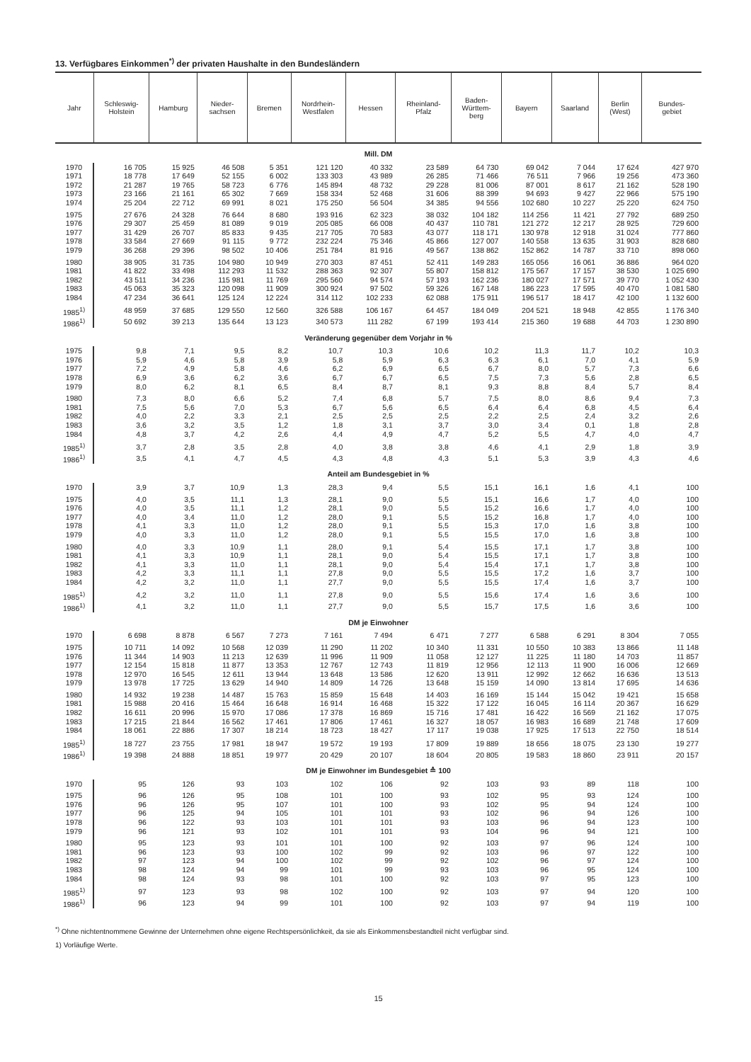13. Verfügbares Einkommen<sup>*)</sup> der privaten Haushalte in den Bundesländern
| Jahr | Schleswig- Holstein | Hamburg | Nieder- sachsen | Bremen | Nordrhein- Westfalen | Hessen | Rheinland- Pfalz | Baden- Württem- berg | Bayern | Saarland | Berlin (West) | Bundes- gebiet |
| --- | --- | --- | --- | --- | --- | --- | --- | --- | --- | --- | --- | --- |
| Mill. DM | | | | | | | | | | | | |
| 1970 | 16 705 | 15 925 | 46 508 | 5 351 | 121 120 | 40 332 | 23 589 | 64 730 | 69 042 | 7 044 | 17 624 | 427 970 |
| 1971 | 18 778 | 17 649 | 52 155 | 6 002 | 133 303 | 43 989 | 26 285 | 71 466 | 76 511 | 7 966 | 19 256 | 473 360 |
| 1972 | 21 287 | 19 765 | 58 723 | 6 776 | 145 894 | 48 732 | 29 228 | 81 006 | 87 001 | 8 617 | 21 162 | 528 190 |
| 1973 | 23 166 | 21 161 | 65 302 | 7 669 | 158 334 | 52 468 | 31 606 | 88 399 | 94 693 | 9 427 | 22 966 | 575 190 |
| 1974 | 25 204 | 22 712 | 69 991 | 8 021 | 175 250 | 56 504 | 34 385 | 94 556 | 102 680 | 10 227 | 25 220 | 624 750 |
| 1975 | 27 676 | 24 328 | 76 644 | 8 680 | 193 916 | 62 323 | 38 032 | 104 182 | 114 256 | 11 421 | 27 792 | 689 250 |
| 1976 | 29 307 | 25 459 | 81 089 | 9 019 | 205 085 | 66 008 | 40 437 | 110 781 | 121 272 | 12 217 | 28 925 | 729 600 |
| 1977 | 31 429 | 26 707 | 85 833 | 9 435 | 217 705 | 70 583 | 43 077 | 118 171 | 130 978 | 12 918 | 31 024 | 777 860 |
| 1978 | 33 584 | 27 669 | 91 115 | 9 772 | 232 224 | 75 346 | 45 866 | 127 007 | 140 558 | 13 635 | 31 903 | 828 680 |
| 1979 | 36 268 | 29 396 | 98 502 | 10 406 | 251 784 | 81 916 | 49 567 | 138 862 | 152 862 | 14 787 | 33 710 | 898 060 |
| 1980 | 38 905 | 31 735 | 104 980 | 10 949 | 270 303 | 87 451 | 52 411 | 149 283 | 165 056 | 16 061 | 36 886 | 964 020 |
| 1981 | 41 822 | 33 498 | 112 293 | 11 532 | 288 363 | 92 307 | 55 807 | 158 812 | 175 567 | 17 157 | 38 530 | 1 025 690 |
| 1982 | 43 511 | 34 236 | 115 981 | 11 769 | 295 560 | 94 574 | 57 193 | 162 236 | 180 027 | 17 571 | 39 770 | 1 052 430 |
| 1983 | 45 063 | 35 323 | 120 098 | 11 909 | 300 924 | 97 502 | 59 326 | 167 148 | 186 223 | 17 595 | 40 470 | 1 081 580 |
| 1984 | 47 234 | 36 641 | 125 124 | 12 224 | 314 112 | 102 233 | 62 088 | 175 911 | 196 517 | 18 417 | 42 100 | 1 132 600 |
| 1985<sup>1)</sup> | 48 959 | 37 685 | 129 550 | 12 560 | 326 588 | 106 167 | 64 457 | 184 049 | 204 521 | 18 948 | 42 855 | 1 176 340 |
| 1986<sup>1)</sup> | 50 692 | 39 213 | 135 644 | 13 123 | 340 573 | 111 282 | 67 199 | 193 414 | 215 360 | 19 688 | 44 703 | 1 230 890 |
| Veränderung gegenüber dem Vorjahr in % | | | | | | | | | | | | |
| 1975 | 9,8 | 7,1 | 9,5 | 8,2 | 10,7 | 10,3 | 10,6 | 10,2 | 11,3 | 11,7 | 10,2 | 10,3 |
| 1976 | 5,9 | 4,6 | 5,8 | 3,9 | 5,8 | 5,9 | 6,3 | 6,3 | 6,1 | 7,0 | 4,1 | 5,9 |
| 1977 | 7,2 | 4,9 | 5,8 | 4,6 | 6,2 | 6,9 | 6,5 | 6,7 | 8,0 | 5,7 | 7,3 | 6,6 |
| 1978 | 6,9 | 3,6 | 6,2 | 3,6 | 6,7 | 6,7 | 6,5 | 7,5 | 7,3 | 5,6 | 2,8 | 6,5 |
| 1979 | 8,0 | 6,2 | 8,1 | 6,5 | 8,4 | 8,7 | 8,1 | 9,3 | 8,8 | 8,4 | 5,7 | 8,4 |
| 1980 | 7,3 | 8,0 | 6,6 | 5,2 | 7,4 | 6,8 | 5,7 | 7,5 | 8,0 | 8,6 | 9,4 | 7,3 |
| 1981 | 7,5 | 5,6 | 7,0 | 5,3 | 6,7 | 5,6 | 6,5 | 6,4 | 6,4 | 6,8 | 4,5 | 6,4 |
| 1982 | 4,0 | 2,2 | 3,3 | 2,1 | 2,5 | 2,5 | 2,5 | 2,2 | 2,5 | 2,4 | 3,2 | 2,6 |
| 1983 | 3,6 | 3,2 | 3,5 | 1,2 | 1,8 | 3,1 | 3,7 | 3,0 | 3,4 | 0,1 | 1,8 | 2,8 |
| 1984 | 4,8 | 3,7 | 4,2 | 2,6 | 4,4 | 4,9 | 4,7 | 5,2 | 5,5 | 4,7 | 4,0 | 4,7 |
| 1985<sup>1)</sup> | 3,7 | 2,8 | 3,5 | 2,8 | 4,0 | 3,8 | 3,8 | 4,6 | 4,1 | 2,9 | 1,8 | 3,9 |
| 1986<sup>1)</sup> | 3,5 | 4,1 | 4,7 | 4,5 | 4,3 | 4,8 | 4,3 | 5,1 | 5,3 | 3,9 | 4,3 | 4,6 |
| Anteil am Bundesgebiet in % | | | | | | | | | | | | |
| 1970 | 3,9 | 3,7 | 10,9 | 1,3 | 28,3 | 9,4 | 5,5 | 15,1 | 16,1 | 1,6 | 4,1 | 100 |
| 1975 | 4,0 | 3,5 | 11,1 | 1,3 | 28,1 | 9,0 | 5,5 | 15,1 | 16,6 | 1,7 | 4,0 | 100 |
| 1976 | 4,0 | 3,5 | 11,1 | 1,2 | 28,1 | 9,0 | 5,5 | 15,2 | 16,6 | 1,7 | 4,0 | 100 |
| 1977 | 4,0 | 3,4 | 11,0 | 1,2 | 28,0 | 9,1 | 5,5 | 15,2 | 16,8 | 1,7 | 4,0 | 100 |
| 1978 | 4,1 | 3,3 | 11,0 | 1,2 | 28,0 | 9,1 | 5,5 | 15,3 | 17,0 | 1,6 | 3,8 | 100 |
| 1979 | 4,0 | 3,3 | 11,0 | 1,2 | 28,0 | 9,1 | 5,5 | 15,5 | 17,0 | 1,6 | 3,8 | 100 |
| 1980 | 4,0 | 3,3 | 10,9 | 1,1 | 28,0 | 9,1 | 5,4 | 15,5 | 17,1 | 1,7 | 3,8 | 100 |
| 1981 | 4,1 | 3,3 | 10,9 | 1,1 | 28,1 | 9,0 | 5,4 | 15,5 | 17,1 | 1,7 | 3,8 | 100 |
| 1982 | 4,1 | 3,3 | 11,0 | 1,1 | 28,1 | 9,0 | 5,4 | 15,4 | 17,1 | 1,7 | 3,8 | 100 |
| 1983 | 4,2 | 3,3 | 11,1 | 1,1 | 27,8 | 9,0 | 5,5 | 15,5 | 17,2 | 1,6 | 3,7 | 100 |
| 1984 | 4,2 | 3,2 | 11,0 | 1,1 | 27,7 | 9,0 | 5,5 | 15,5 | 17,4 | 1,6 | 3,7 | 100 |
| 1985<sup>1)</sup> | 4,2 | 3,2 | 11,0 | 1,1 | 27,8 | 9,0 | 5,5 | 15,6 | 17,4 | 1,6 | 3,6 | 100 |
| 1986<sup>1)</sup> | 4,1 | 3,2 | 11,0 | 1,1 | 27,7 | 9,0 | 5,5 | 15,7 | 17,5 | 1,6 | 3,6 | 100 |
| DM je Einwohner | | | | | | | | | | | | |
| 1970 | 6 698 | 8 878 | 6 567 | 7 273 | 7 161 | 7 494 | 6 471 | 7 277 | 6 588 | 6 291 | 8 304 | 7 055 |
| 1975 | 10 711 | 14 092 | 10 568 | 12 039 | 11 290 | 11 202 | 10 340 | 11 331 | 10 550 | 10 383 | 13 866 | 11 148 |
| 1976 | 11 344 | 14 903 | 11 213 | 12 639 | 11 996 | 11 909 | 11 058 | 12 127 | 11 225 | 11 180 | 14 703 | 11 857 |
| 1977 | 12 154 | 15 818 | 11 877 | 13 353 | 12 767 | 12 743 | 11 819 | 12 956 | 12 113 | 11 900 | 16 006 | 12 669 |
| 1978 | 12 970 | 16 545 | 12 611 | 13 944 | 13 648 | 13 586 | 12 620 | 13 911 | 12 992 | 12 662 | 16 636 | 13 513 |
| 1979 | 13 978 | 17 725 | 13 629 | 14 940 | 14 809 | 14 726 | 13 648 | 15 159 | 14 090 | 13 814 | 17 695 | 14 636 |
| 1980 | 14 932 | 19 238 | 14 487 | 15 763 | 15 859 | 15 648 | 14 403 | 16 169 | 15 144 | 15 042 | 19 421 | 15 658 |
| 1981 | 15 988 | 20 416 | 15 464 | 16 648 | 16 914 | 16 468 | 15 322 | 17 122 | 16 045 | 16 114 | 20 367 | 16 629 |
| 1982 | 16 611 | 20 996 | 15 970 | 17 086 | 17 378 | 16 869 | 15 716 | 17 481 | 16 422 | 16 569 | 21 162 | 17 075 |
| 1983 | 17 215 | 21 844 | 16 562 | 17 461 | 17 806 | 17 461 | 16 327 | 18 057 | 16 983 | 16 689 | 21 748 | 17 609 |
| 1984 | 18 061 | 22 886 | 17 307 | 18 214 | 18 723 | 18 427 | 17 117 | 19 038 | 17 925 | 17 513 | 22 750 | 18 514 |
| 1985<sup>1)</sup> | 18 727 | 23 755 | 17 981 | 18 947 | 19 572 | 19 193 | 17 809 | 19 889 | 18 656 | 18 075 | 23 130 | 19 277 |
| 1986<sup>1)</sup> | 19 398 | 24 888 | 18 851 | 19 977 | 20 429 | 20 107 | 18 604 | 20 805 | 19 583 | 18 860 | 23 911 | 20 157 |
| DM je Einwohner im Bundesgebiet ≙ 100 | | | | | | | | | | | | |
| 1970 | 95 | 126 | 93 | 103 | 102 | 106 | 92 | 103 | 93 | 89 | 118 | 100 |
| 1975 | 96 | 126 | 95 | 108 | 101 | 100 | 93 | 102 | 95 | 93 | 124 | 100 |
| 1976 | 96 | 126 | 95 | 107 | 101 | 100 | 93 | 102 | 95 | 94 | 124 | 100 |
| 1977 | 96 | 125 | 94 | 105 | 101 | 101 | 93 | 102 | 96 | 94 | 126 | 100 |
| 1978 | 96 | 122 | 93 | 103 | 101 | 101 | 93 | 103 | 96 | 94 | 123 | 100 |
| 1979 | 96 | 121 | 93 | 102 | 101 | 101 | 93 | 104 | 96 | 94 | 121 | 100 |
| 1980 | 95 | 123 | 93 | 101 | 101 | 100 | 92 | 103 | 97 | 96 | 124 | 100 |
| 1981 | 96 | 123 | 93 | 100 | 102 | 99 | 92 | 103 | 96 | 97 | 122 | 100 |
| 1982 | 97 | 123 | 94 | 100 | 102 | 99 | 92 | 102 | 96 | 97 | 124 | 100 |
| 1983 | 98 | 124 | 94 | 99 | 101 | 99 | 93 | 103 | 96 | 95 | 124 | 100 |
| 1984 | 98 | 124 | 93 | 98 | 101 | 100 | 92 | 103 | 97 | 95 | 123 | 100 |
| 1985<sup>1)</sup> | 97 | 123 | 93 | 98 | 102 | 100 | 92 | 103 | 97 | 94 | 120 | 100 |
| 1986<sup>1)</sup> | 96 | 123 | 94 | 99 | 101 | 100 | 92 | 103 | 97 | 94 | 119 | 100 |
<sup>*)</sup> Ohne nichtentnommene Gewinne der Unternehmen ohne eigene Rechtspersönlichkeit, da sie als Einkommensbestandteil nicht verfügbar sind.
1) Vorläufige Werte.
15